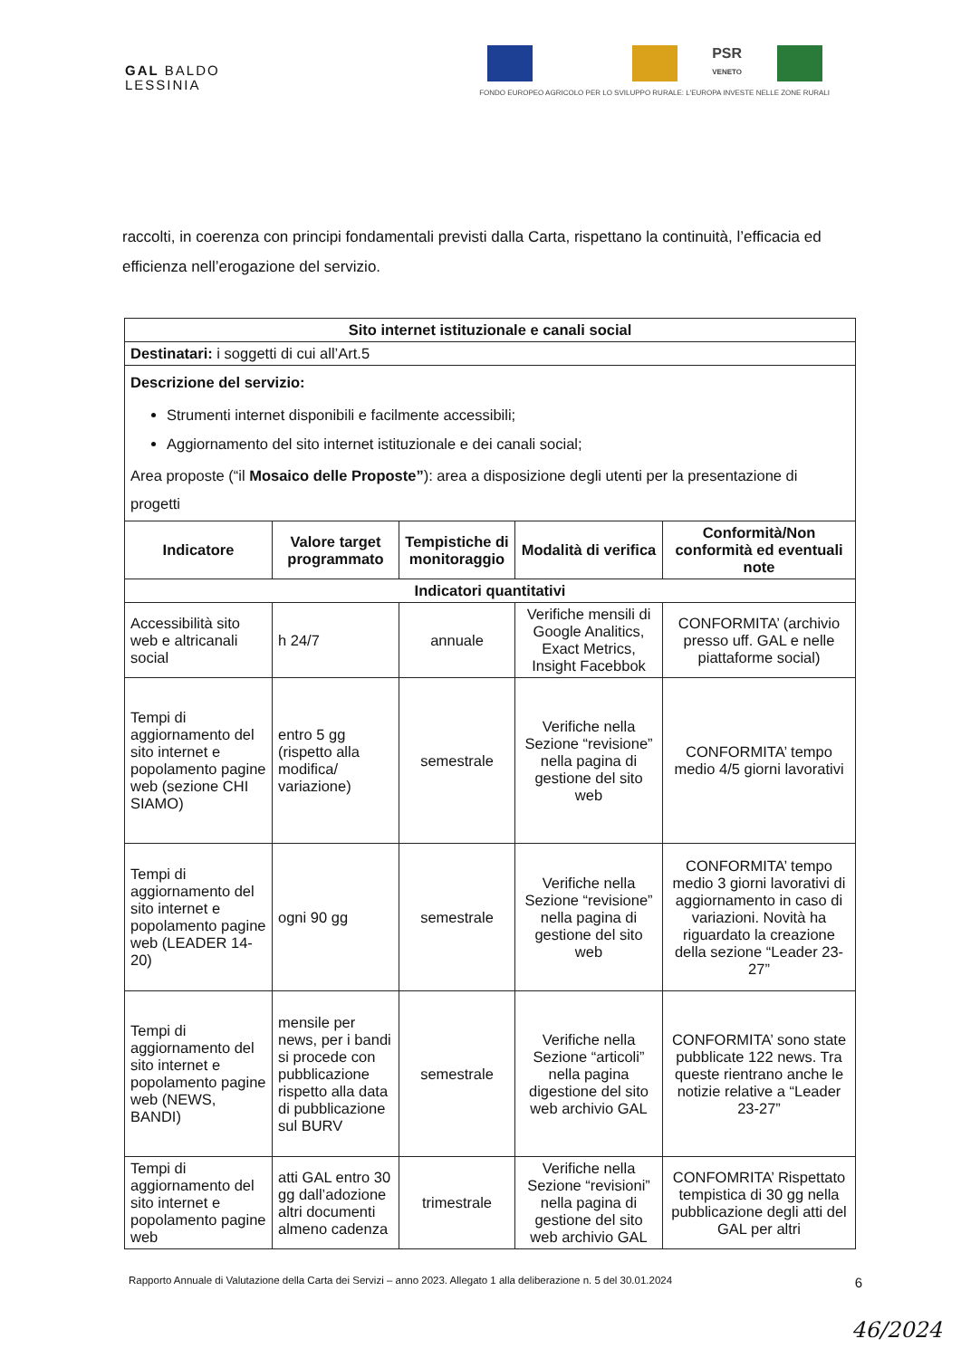GAL BALDO
LESSINIA
PSR
VENETO
FONDO EUROPEO AGRICOLO PER LO SVILUPPO RURALE: L'EUROPA INVESTE NELLE ZONE RURALI
raccolti, in coerenza con principi fondamentali previsti dalla Carta, rispettano la continuità, l’efficacia ed efficienza nell’erogazione del servizio.
| Sito internet istituzionale e canali social | | | | |
| --- | --- | --- | --- | --- |
| Destinatari: i soggetti di cui all’Art.5 | | | | |
| Descrizione del servizio: Strumenti internet disponibili e facilmente accessibili; Aggiornamento del sito internet istituzionale e dei canali social; Area proposte (“il Mosaico delle Proposte” ): area a disposizione degli utenti per la presentazione di progetti | | | | |
| Indicatore | Valore target programmato | Tempistiche di monitoraggio | Modalità di verifica | Conformità/Non conformità ed eventuali note |
| Indicatori quantitativi | | | | |
| Accessibilità sito web e altricanali social | h 24/7 | annuale | Verifiche mensili di Google Analitics, Exact Metrics, Insight Facebbok | CONFORMITA’ (archivio presso uff. GAL e nelle piattaforme social) |
| Tempi di aggiornamento del sito internet e popolamento pagine web (sezione CHI SIAMO) | entro 5 gg (rispetto alla modifica/ variazione) | semestrale | Verifiche nella Sezione “revisione” nella pagina di gestione del sito web | CONFORMITA’ tempo medio 4/5 giorni lavorativi |
| Tempi di aggiornamento del sito internet e popolamento pagine web (LEADER 14-20) | ogni 90 gg | semestrale | Verifiche nella Sezione “revisione” nella pagina di gestione del sito web | CONFORMITA’ tempo medio 3 giorni lavorativi di aggiornamento in caso di variazioni. Novità ha riguardato la creazione della sezione “Leader 23-27” |
| Tempi di aggiornamento del sito internet e popolamento pagine web (NEWS, BANDI) | mensile per news, per i bandi si procede con pubblicazione rispetto alla data di pubblicazione sul BURV | semestrale | Verifiche nella Sezione “articoli” nella pagina digestione del sito web archivio GAL | CONFORMITA’ sono state pubblicate 122 news. Tra queste rientrano anche le notizie relative a “Leader 23-27” |
| Tempi di aggiornamento del sito internet e popolamento pagine web | atti GAL entro 30 gg dall’adozione altri documenti almeno cadenza | trimestrale | Verifiche nella Sezione “revisioni” nella pagina di gestione del sito web archivio GAL | CONFOMRITA’ Rispettato tempistica di 30 gg nella pubblicazione degli atti del GAL per altri |
Rapporto Annuale di Valutazione della Carta dei Servizi – anno 2023. Allegato 1 alla deliberazione n. 5 del 30.01.2024 6
46/2024